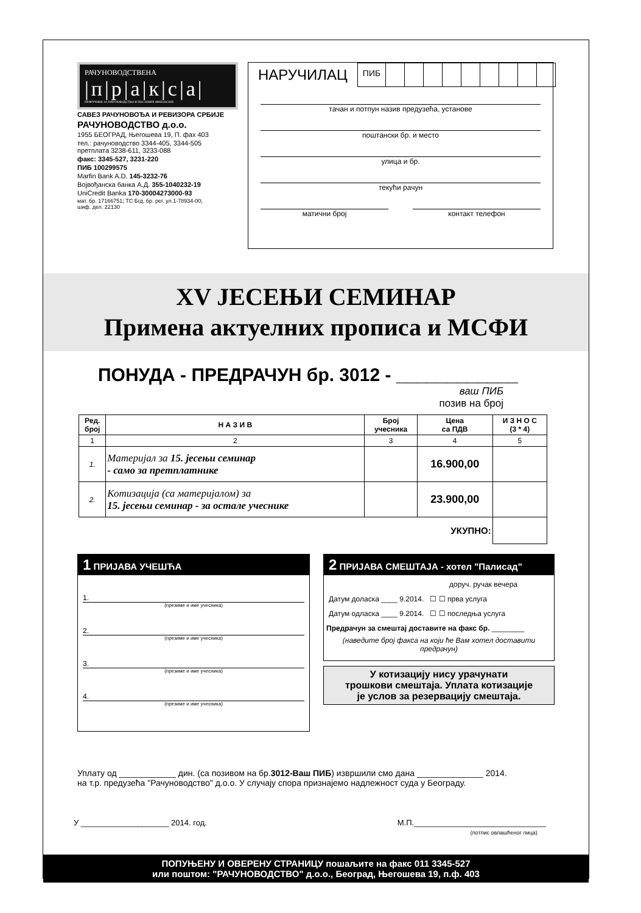РАЧУНОВОДСТВЕНА
|п|р|а|к|с|а|
ПРИРУЧНИК ЗА РАЧУНОВОДСТВО И ПОСЛОВНЕ ФИНАНСИЈЕ
САВЕЗ РАЧУНОВОЂА И РЕВИЗОРА СРБИЈЕ
РАЧУНОВОДСТВО д.о.о.
1955 БЕОГРАД, Његошева 19, П. фах 403
тел.: рачуноводство 3344-405, 3344-505
претплата 3238-611, 3233-088
факс: 3345-527, 3231-220
ПИБ 100299575
Marfin Bank A.D. 145-3232-76
Војвођанска банка А.Д. 355-1040232-19
UniCredit Banka 170-30004273000-93
мат. бр. 17166751; ТС Бгд. бр. рег. ул.1-78934-00;
шиф. дел. 22130
НАРУЧИЛАЦ
ПИБ
тачан и потпун назив предузећа, установе
поштански бр. и место
улица и бр.
текући рачун
матични број контакт телефон
XV ЈЕСЕЊИ СЕМИНАР
Примена актуелних прописа и МСФИ
ПОНУДА - ПРЕДРАЧУН бр. 3012 - ____________
ваш ПИБ
позив на број
| Ред. број | Н А З И В | Број учесника | Цена са ПДВ | И З Н О С (3 * 4) |
| --- | --- | --- | --- | --- |
| 1 | 2 | 3 | 4 | 5 |
| 1. | Материјал за 15. јесењи семинар - само за претплатнике | | 16.900,00 | |
| 2. | Котизација (са материјалом) за 15. јесењи семинар - за остале учеснике | | 23.900,00 | |
| УКУПНО: | | | | |
1 ПРИЈАВА УЧЕШЋА
1.
(презиме и име учесника)
2.
(презиме и име учесника)
3.
(презиме и име учесника)
4.
(презиме и име учесника)
2 ПРИЈАВА СМЕШТАЈА - хотел "Палисад"
доруч. ручак вечера
Датум доласка ____ 9.2014. ☐ ☐ прва услуга
Датум одласка ____ 9.2014. ☐ ☐ последња услуга
Предрачун за смештај доставите на факс бр. ________
(наведите број факса на који ће Вам хотел доставити предрачун)
У котизацију нису урачунати
трошкови смештаја. Уплата котизације
је услов за резервацију смештаја.
Уплату од ____________ дин. (са позивом на бр.3012-Ваш ПИБ) извршили смо дана ______________ 2014.
на т.р. предузећа "Рачуноводство" д.о.о. У случају спора признајемо надлежност суда у Београду.
У ____________________ 2014. год. М.П.______________________________
(потпис овлашћеног лица)
ПОПУЊЕНУ И ОВЕРЕНУ СТРАНИЦУ пошаљите на факс 011 3345-527
или поштом: "РАЧУНОВОДСТВО" д.о.о., Београд, Његошева 19, п.ф. 403